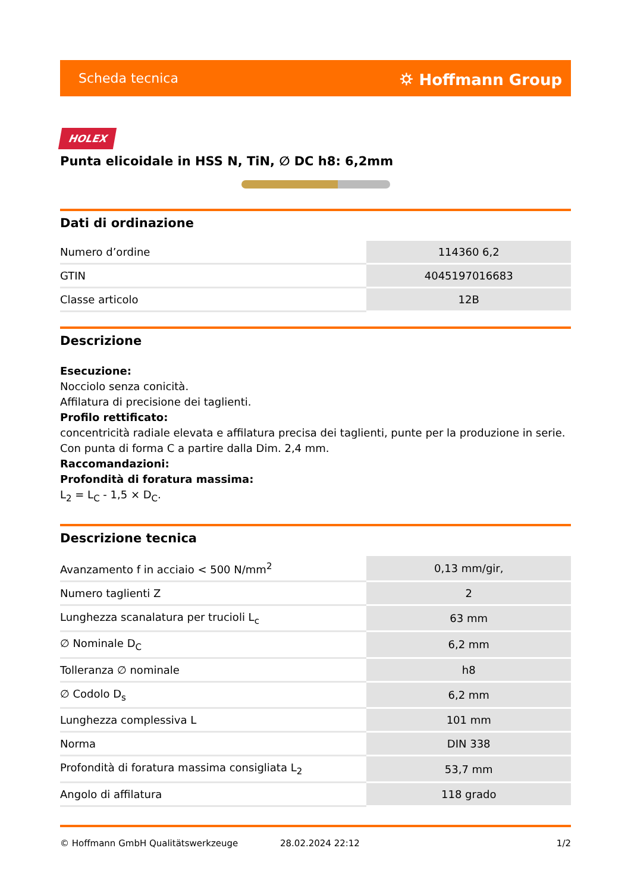Scheda tecnica ⛭ Hoffmann Group
HOLEX
Punta elicoidale in HSS N, TiN, ∅ DC h8: 6,2mm
Dati di ordinazione
| Numero d’ordine | 114360 6,2 |
| GTIN | 4045197016683 |
| Classe articolo | 12B |
Descrizione
Esecuzione:
Nocciolo senza conicità.
Affilatura di precisione dei taglienti.
Profilo rettificato:
concentricità radiale elevata e affilatura precisa dei taglienti, punte per la produzione in serie.
Con punta di forma C a partire dalla Dim. 2,4 mm.
Raccomandazioni:
Profondità di foratura massima:
L<sub>2</sub> = L<sub>C</sub> - 1,5 × D<sub>C</sub>.
Descrizione tecnica
| Avanzamento f in acciaio < 500 N/mm<sup>2</sup> | 0,13 mm/gir, |
| Numero taglienti Z | 2 |
| Lunghezza scanalatura per trucioli L<sub>c</sub> | 63 mm |
| ∅ Nominale D<sub>C</sub> | 6,2 mm |
| Tolleranza ∅ nominale | h8 |
| ∅ Codolo D<sub>s</sub> | 6,2 mm |
| Lunghezza complessiva L | 101 mm |
| Norma | DIN 338 |
| Profondità di foratura massima consigliata L<sub>2</sub> | 53,7 mm |
| Angolo di affilatura | 118 grado |
© Hoffmann GmbH Qualitätswerkzeuge 28.02.2024 22:12 1/2